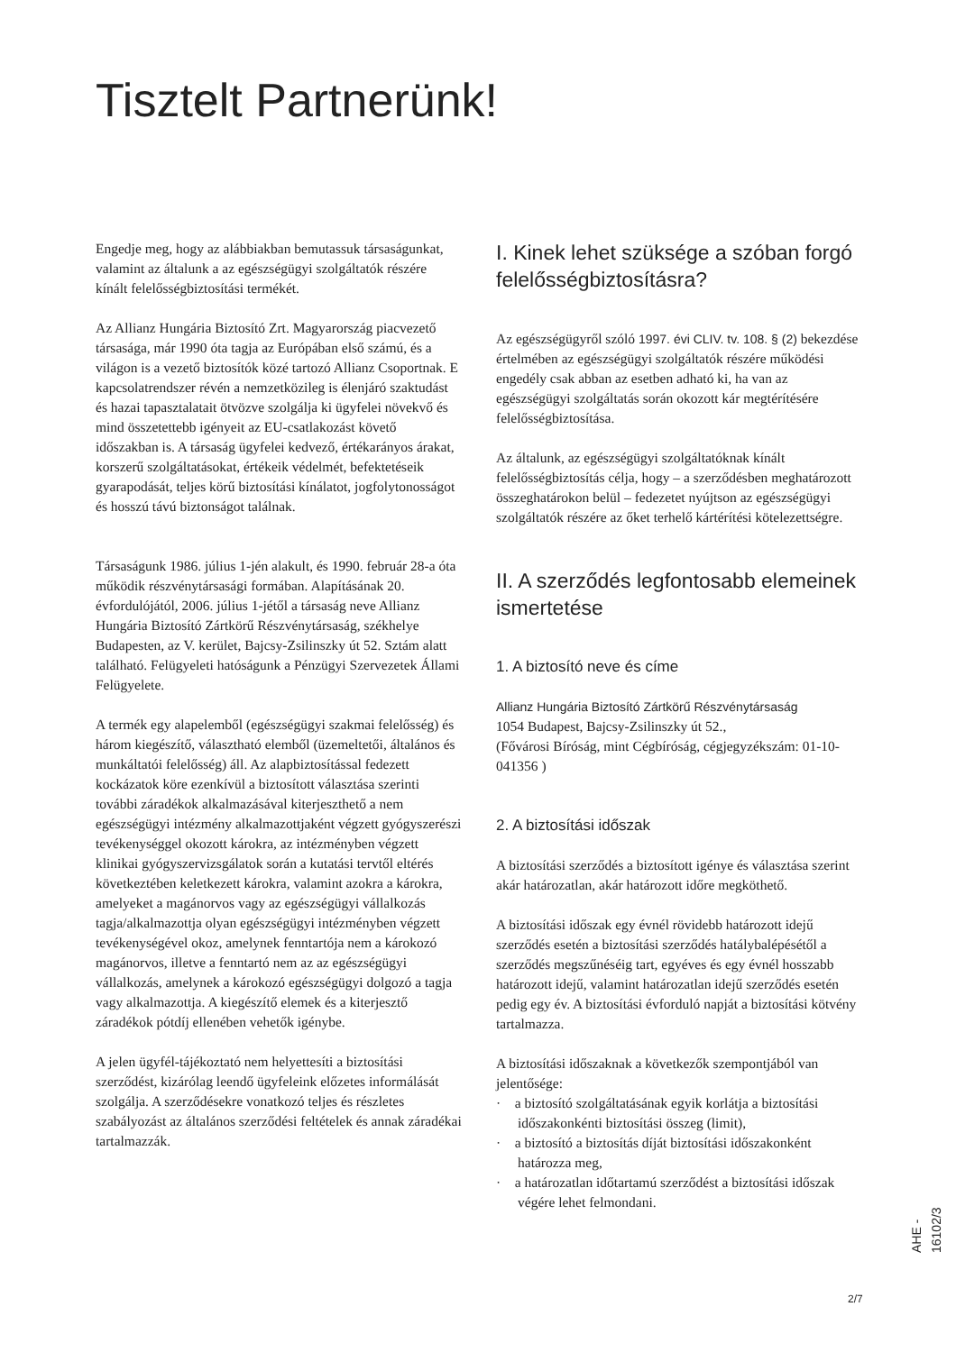Tisztelt Partnerünk!
Engedje meg, hogy az alábbiakban bemutassuk társaságunkat, valamint az általunk a az egészségügyi szolgáltatók részére kínált felelősségbiztosítási termékét.
Az Allianz Hungária Biztosító Zrt. Magyarország piacvezető társasága, már 1990 óta tagja az Európában első számú, és a világon is a vezető biztosítók közé tartozó Allianz Csoportnak. E kapcsolatrendszer révén a nemzetközileg is élenjáró szaktudást és hazai tapasztalatait ötvözve szolgálja ki ügyfelei növekvő és mind összetettebb igényeit az EU-csatlakozást követő időszakban is. A társaság ügyfelei kedvező, értékarányos árakat, korszerű szolgáltatásokat, értékeik védelmét, befektetéseik gyarapodását, teljes körű biztosítási kínálatot, jogfolytonosságot és hosszú távú biztonságot találnak.
Társaságunk 1986. július 1-jén alakult, és 1990. február 28-a óta működik részvénytársasági formában. Alapításának 20. évfordulójától, 2006. július 1-jétől a társaság neve Allianz Hungária Biztosító Zártkörű Részvénytársaság, székhelye Budapesten, az V. kerület, Bajcsy-Zsilinszky út 52. Sztám alatt található. Felügyeleti hatóságunk a Pénzügyi Szervezetek Állami Felügyelete.
A termék egy alapelemből (egészségügyi szakmai felelősség) és három kiegészítő, választható elemből (üzemeltetői, általános és munkáltatói felelősség) áll. Az alapbiztosítással fedezett kockázatok köre ezenkívül a biztosított választása szerinti további záradékok alkalmazásával kiterjeszthető a nem egészségügyi intézmény alkalmazottjaként végzett gyógyszerészi tevékenységgel okozott károkra, az intézményben végzett klinikai gyógyszervizsgálatok során a kutatási tervtől eltérés következtében keletkezett károkra, valamint azokra a károkra, amelyeket a magánorvos vagy az egészségügyi vállalkozás tagja/alkalmazottja olyan egészségügyi intézményben végzett tevékenységével okoz, amelynek fenntartója nem a károkozó magánorvos, illetve a fenntartó nem az az egészségügyi vállalkozás, amelynek a károkozó egészségügyi dolgozó a tagja vagy alkalmazottja. A kiegészítő elemek és a kiterjesztő záradékok pótdíj ellenében vehetők igénybe.
A jelen ügyfél-tájékoztató nem helyettesíti a biztosítási szerződést, kizárólag leendő ügyfeleink előzetes informálását szolgálja. A szerződésekre vonatkozó teljes és részletes szabályozást az általános szerződési feltételek és annak záradékai tartalmazzák.
I. Kinek lehet szüksége a szóban forgó felelősségbiztosításra?
Az egészségügyről szóló 1997. évi CLIV. tv. 108. § (2) bekezdése értelmében az egészségügyi szolgáltatók részére működési engedély csak abban az esetben adható ki, ha van az egészségügyi szolgáltatás során okozott kár megtérítésére felelősségbiztosítása.
Az általunk, az egészségügyi szolgáltatóknak kínált felelősségbiztosítás célja, hogy – a szerződésben meghatározott összeghatárokon belül – fedezetet nyújtson az egészségügyi szolgáltatók részére az őket terhelő kártérítési kötelezettségre.
II. A szerződés legfontosabb elemeinek ismertetése
1. A biztosító neve és címe
Allianz Hungária Biztosító Zártkörű Részvénytársaság
1054 Budapest, Bajcsy-Zsilinszky út 52.,
(Fővárosi Bíróság, mint Cégbíróság, cégjegyzékszám: 01-10-041356 )
2. A biztosítási időszak
A biztosítási szerződés a biztosított igénye és választása szerint akár határozatlan, akár határozott időre megköthető.
A biztosítási időszak egy évnél rövidebb határozott idejű szerződés esetén a biztosítási szerződés hatálybalépésétől a szerződés megszűnéséig tart, egyéves és egy évnél hosszabb határozott idejű, valamint határozatlan idejű szerződés esetén pedig egy év. A biztosítási évforduló napját a biztosítási kötvény tartalmazza.
A biztosítási időszaknak a következők szempontjából van jelentősége:
· a biztosító szolgáltatásának egyik korlátja a biztosítási időszakonkénti biztosítási összeg (limit),
· a biztosító a biztosítás díját biztosítási időszakonként határozza meg,
· a határozatlan időtartamú szerződést a biztosítási időszak végére lehet felmondani.
AHE - 16102/3
2/7